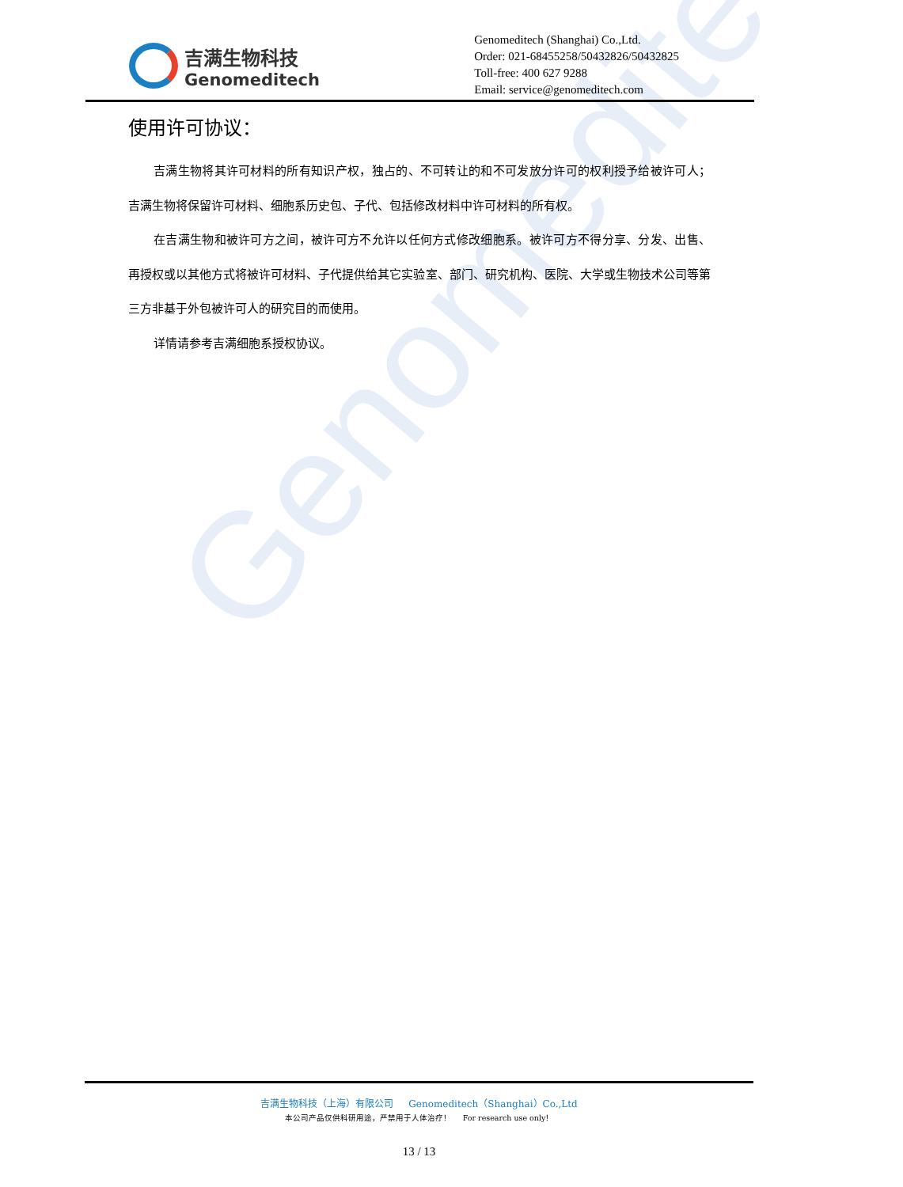Genomeditech
吉满生物科技
Genomeditech
Genomeditech (Shanghai) Co.,Ltd.
Order: 021-68455258/50432826/50432825
Toll-free: 400 627 9288
Email: service@genomeditech.com
使用许可协议：
吉满生物将其许可材料的所有知识产权，独占的、不可转让的和不可发放分许可的权利授予给被许可人；吉满生物将保留许可材料、细胞系历史包、子代、包括修改材料中许可材料的所有权。
在吉满生物和被许可方之间，被许可方不允许以任何方式修改细胞系。被许可方不得分享、分发、出售、再授权或以其他方式将被许可材料、子代提供给其它实验室、部门、研究机构、医院、大学或生物技术公司等第三方非基于外包被许可人的研究目的而使用。
详情请参考吉满细胞系授权协议。
吉满生物科技（上海）有限公司 Genomeditech（Shanghai）Co.,Ltd
本公司产品仅供科研用途，严禁用于人体治疗！ For research use only！
13 / 13